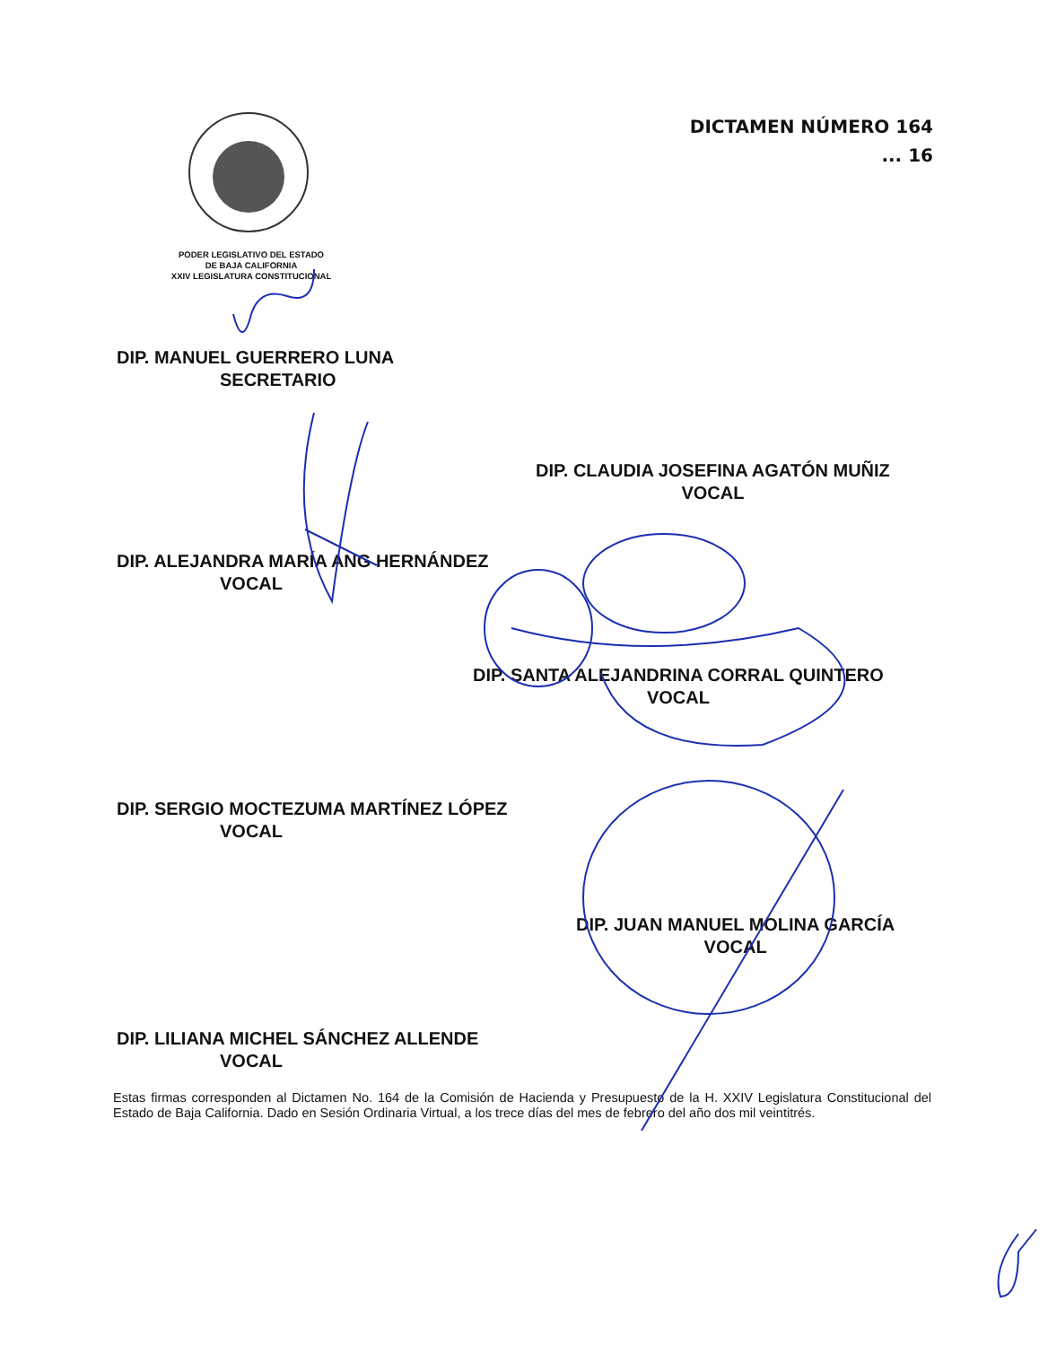DICTAMEN NÚMERO 164
... 16
PODER LEGISLATIVO DEL ESTADO
DE BAJA CALIFORNIA
XXIV LEGISLATURA CONSTITUCIONAL
DIP. MANUEL GUERRERO LUNA
SECRETARIO
DIP. CLAUDIA JOSEFINA AGATÓN MUÑIZ
VOCAL
DIP. ALEJANDRA MARÍA ANG HERNÁNDEZ
VOCAL
DIP. SANTA ALEJANDRINA CORRAL QUINTERO
VOCAL
DIP. SERGIO MOCTEZUMA MARTÍNEZ LÓPEZ
VOCAL
DIP. JUAN MANUEL MOLINA GARCÍA
VOCAL
DIP. LILIANA MICHEL SÁNCHEZ ALLENDE
VOCAL
Estas firmas corresponden al Dictamen No. 164 de la Comisión de Hacienda y Presupuesto de la H. XXIV Legislatura Constitucional del Estado de Baja California. Dado en Sesión Ordinaria Virtual, a los trece días del mes de febrero del año dos mil veintitrés.